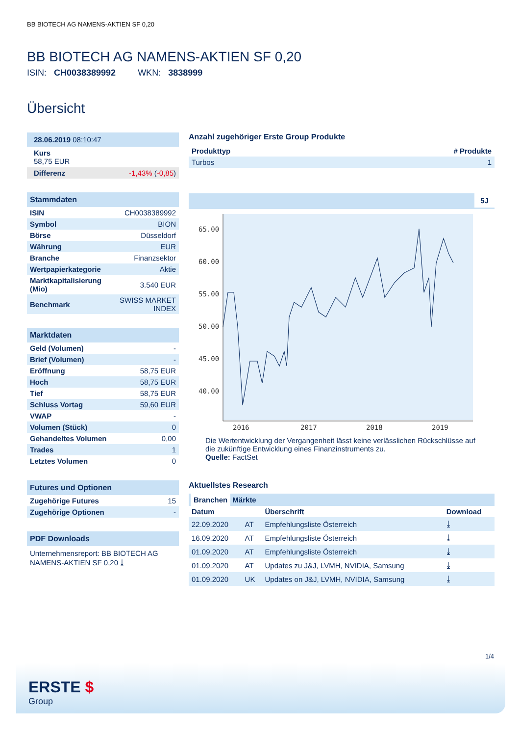BB BIOTECH AG NAMENS-AKTIEN SF 0,20
BB BIOTECH AG NAMENS-AKTIEN SF 0,20
ISIN: CH0038389992 WKN: 3838999
Übersicht
28.06.2019 08:10:47
Kurs
58,75 EUR
| Differenz | -1,43% ( -0,85 ) |
Stammdaten
| ISIN | CH0038389992 |
| Symbol | BION |
| Börse | Düsseldorf |
| Währung | EUR |
| Branche | Finanzsektor |
| Wertpapierkategorie | Aktie |
| Marktkapitalisierung (Mio) | 3.540 EUR |
| Benchmark | SWISS MARKET INDEX |
Marktdaten
| Geld (Volumen) | - |
| Brief (Volumen) | - |
| Eröffnung | 58,75 EUR |
| Hoch | 58,75 EUR |
| Tief | 58,75 EUR |
| Schluss Vortag | 59,60 EUR |
| VWAP | - |
| Volumen (Stück) | 0 |
| Gehandeltes Volumen | 0,00 |
| Trades | 1 |
| Letztes Volumen | 0 |
Futures und Optionen
| Zugehörige Futures | 15 |
| Zugehörige Optionen | - |
PDF Downloads
Unternehmensreport: BB BIOTECH AG NAMENS-AKTIEN SF 0,20 ⤓
Anzahl zugehöriger Erste Group Produkte
| Produkttyp | # Produkte |
| --- | --- |
| Turbos | 1 |
5J
65.00
60.00
55.00
50.00
45.00
40.00
2016
2017
2018
2019
Die Wertentwicklung der Vergangenheit lässt keine verlässlichen Rückschlüsse auf die zukünftige Entwicklung eines Finanzinstruments zu.
Quelle: FactSet
Aktuellstes Research
Branchen Märkte
| Datum | | Überschrift | Download |
| --- | --- | --- | --- |
| 22.09.2020 | AT | Empfehlungsliste Österreich | ⤓ |
| 16.09.2020 | AT | Empfehlungsliste Österreich | ⤓ |
| 01.09.2020 | AT | Empfehlungsliste Österreich | ⤓ |
| 01.09.2020 | AT | Updates zu J&J, LVMH, NVIDIA, Samsung | ⤓ |
| 01.09.2020 | UK | Updates on J&J, LVMH, NVIDIA, Samsung | ⤓ |
1/4
ERSTE $
Group